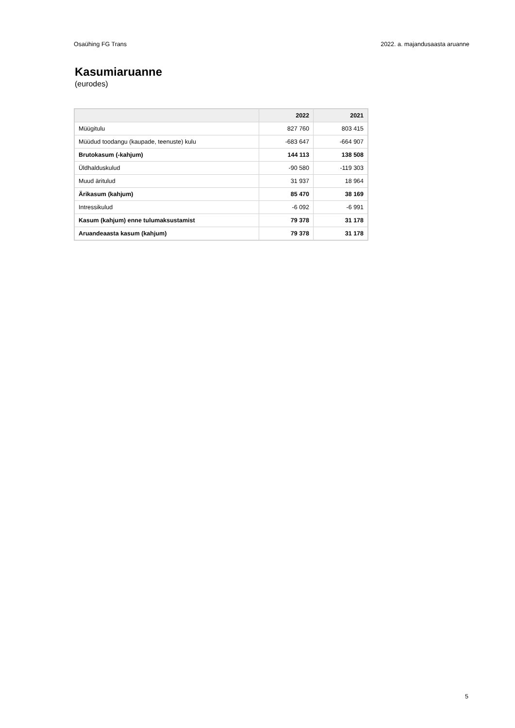Osaühing FG Trans 2022. a. majandusaasta aruanne
Kasumiaruanne
(eurodes)
| | 2022 | 2021 |
| --- | --- | --- |
| Müügitulu | 827 760 | 803 415 |
| Müüdud toodangu (kaupade, teenuste) kulu | -683 647 | -664 907 |
| Brutokasum (-kahjum) | 144 113 | 138 508 |
| Üldhalduskulud | -90 580 | -119 303 |
| Muud äritulud | 31 937 | 18 964 |
| Ärikasum (kahjum) | 85 470 | 38 169 |
| Intressikulud | -6 092 | -6 991 |
| Kasum (kahjum) enne tulumaksustamist | 79 378 | 31 178 |
| Aruandeaasta kasum (kahjum) | 79 378 | 31 178 |
5